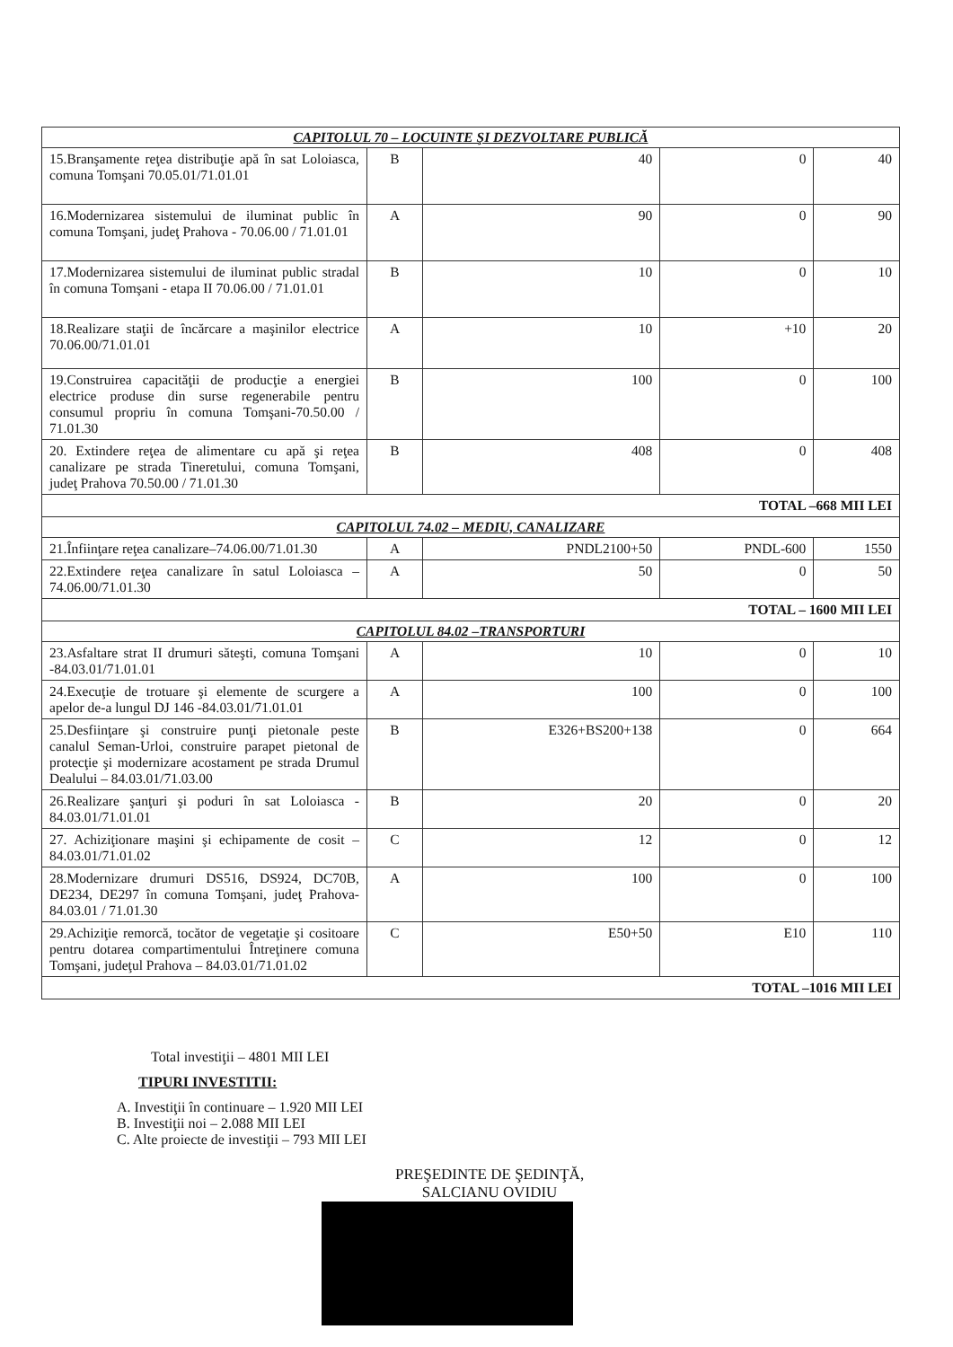| CAPITOLUL 70 – LOCUINTE ŞI DEZVOLTARE PUBLICĂ | | | | |
| 15.Branşamente reţea distribuţie apă în sat Loloiasca, comuna Tomşani 70.05.01/71.01.01 | B | 40 | 0 | 40 |
| 16.Modernizarea sistemului de iluminat public în comuna Tomşani, judeţ Prahova - 70.06.00 / 71.01.01 | A | 90 | 0 | 90 |
| 17.Modernizarea sistemului de iluminat public stradal în comuna Tomşani - etapa II 70.06.00 / 71.01.01 | B | 10 | 0 | 10 |
| 18.Realizare staţii de încărcare a maşinilor electrice 70.06.00/71.01.01 | A | 10 | +10 | 20 |
| 19.Construirea capacităţii de producţie a energiei electrice produse din surse regenerabile pentru consumul propriu în comuna Tomşani-70.50.00 / 71.01.30 | B | 100 | 0 | 100 |
| 20. Extindere reţea de alimentare cu apă şi reţea canalizare pe strada Tineretului, comuna Tomşani, judeţ Prahova 70.50.00 / 71.01.30 | B | 408 | 0 | 408 |
| TOTAL –668 MII LEI | | | | |
| CAPITOLUL 74.02 – MEDIU, CANALIZARE | | | | |
| 21.Înfiinţare reţea canalizare–74.06.00/71.01.30 | A | PNDL2100+50 | PNDL-600 | 1550 |
| 22.Extindere reţea canalizare în satul Loloiasca – 74.06.00/71.01.30 | A | 50 | 0 | 50 |
| TOTAL – 1600 MII LEI | | | | |
| CAPITOLUL 84.02 –TRANSPORTURI | | | | |
| 23.Asfaltare strat II drumuri săteşti, comuna Tomşani -84.03.01/71.01.01 | A | 10 | 0 | 10 |
| 24.Execuţie de trotuare şi elemente de scurgere a apelor de-a lungul DJ 146 -84.03.01/71.01.01 | A | 100 | 0 | 100 |
| 25.Desfiinţare şi construire punţi pietonale peste canalul Seman-Urloi, construire parapet pietonal de protecţie şi modernizare acostament pe strada Drumul Dealului – 84.03.01/71.03.00 | B | E326+BS200+138 | 0 | 664 |
| 26.Realizare şanţuri şi poduri în sat Loloiasca - 84.03.01/71.01.01 | B | 20 | 0 | 20 |
| 27. Achiziţionare maşini şi echipamente de cosit – 84.03.01/71.01.02 | C | 12 | 0 | 12 |
| 28.Modernizare drumuri DS516, DS924, DC70B, DE234, DE297 în comuna Tomşani, judeţ Prahova- 84.03.01 / 71.01.30 | A | 100 | 0 | 100 |
| 29.Achiziţie remorcă, tocător de vegetaţie şi cositoare pentru dotarea compartimentului Întreţinere comuna Tomşani, judeţul Prahova – 84.03.01/71.01.02 | C | E50+50 | E10 | 110 |
| TOTAL –1016 MII LEI | | | | |
Total investiţii – 4801 MII LEI
TIPURI INVESTITII:
A. Investiţii în continuare – 1.920 MII LEI
B. Investiţii noi – 2.088 MII LEI
C. Alte proiecte de investiţii – 793 MII LEI
PREŞEDINTE DE ŞEDINŢĂ,
SALCIANU OVIDIU